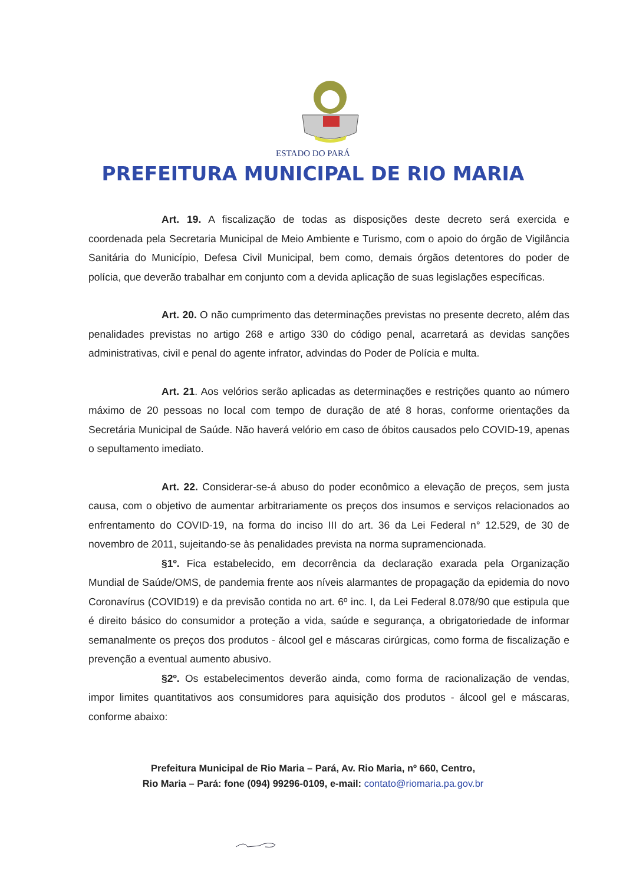ESTADO DO PARÁ
PREFEITURA MUNICIPAL DE RIO MARIA
Art. 19. A fiscalização de todas as disposições deste decreto será exercida e coordenada pela Secretaria Municipal de Meio Ambiente e Turismo, com o apoio do órgão de Vigilância Sanitária do Município, Defesa Civil Municipal, bem como, demais órgãos detentores do poder de polícia, que deverão trabalhar em conjunto com a devida aplicação de suas legislações específicas.
Art. 20. O não cumprimento das determinações previstas no presente decreto, além das penalidades previstas no artigo 268 e artigo 330 do código penal, acarretará as devidas sanções administrativas, civil e penal do agente infrator, advindas do Poder de Polícia e multa.
Art. 21. Aos velórios serão aplicadas as determinações e restrições quanto ao número máximo de 20 pessoas no local com tempo de duração de até 8 horas, conforme orientações da Secretária Municipal de Saúde. Não haverá velório em caso de óbitos causados pelo COVID-19, apenas o sepultamento imediato.
Art. 22. Considerar-se-á abuso do poder econômico a elevação de preços, sem justa causa, com o objetivo de aumentar arbitrariamente os preços dos insumos e serviços relacionados ao enfrentamento do COVID-19, na forma do inciso III do art. 36 da Lei Federal n° 12.529, de 30 de novembro de 2011, sujeitando-se às penalidades prevista na norma supramencionada.
§1º. Fica estabelecido, em decorrência da declaração exarada pela Organização Mundial de Saúde/OMS, de pandemia frente aos níveis alarmantes de propagação da epidemia do novo Coronavírus (COVID19) e da previsão contida no art. 6º inc. I, da Lei Federal 8.078/90 que estipula que é direito básico do consumidor a proteção a vida, saúde e segurança, a obrigatoriedade de informar semanalmente os preços dos produtos - álcool gel e máscaras cirúrgicas, como forma de fiscalização e prevenção a eventual aumento abusivo.
§2º. Os estabelecimentos deverão ainda, como forma de racionalização de vendas, impor limites quantitativos aos consumidores para aquisição dos produtos - álcool gel e máscaras, conforme abaixo:
Prefeitura Municipal de Rio Maria – Pará, Av. Rio Maria, nº 660, Centro,
Rio Maria – Pará: fone (094) 99296-0109, e-mail: contato@riomaria.pa.gov.br